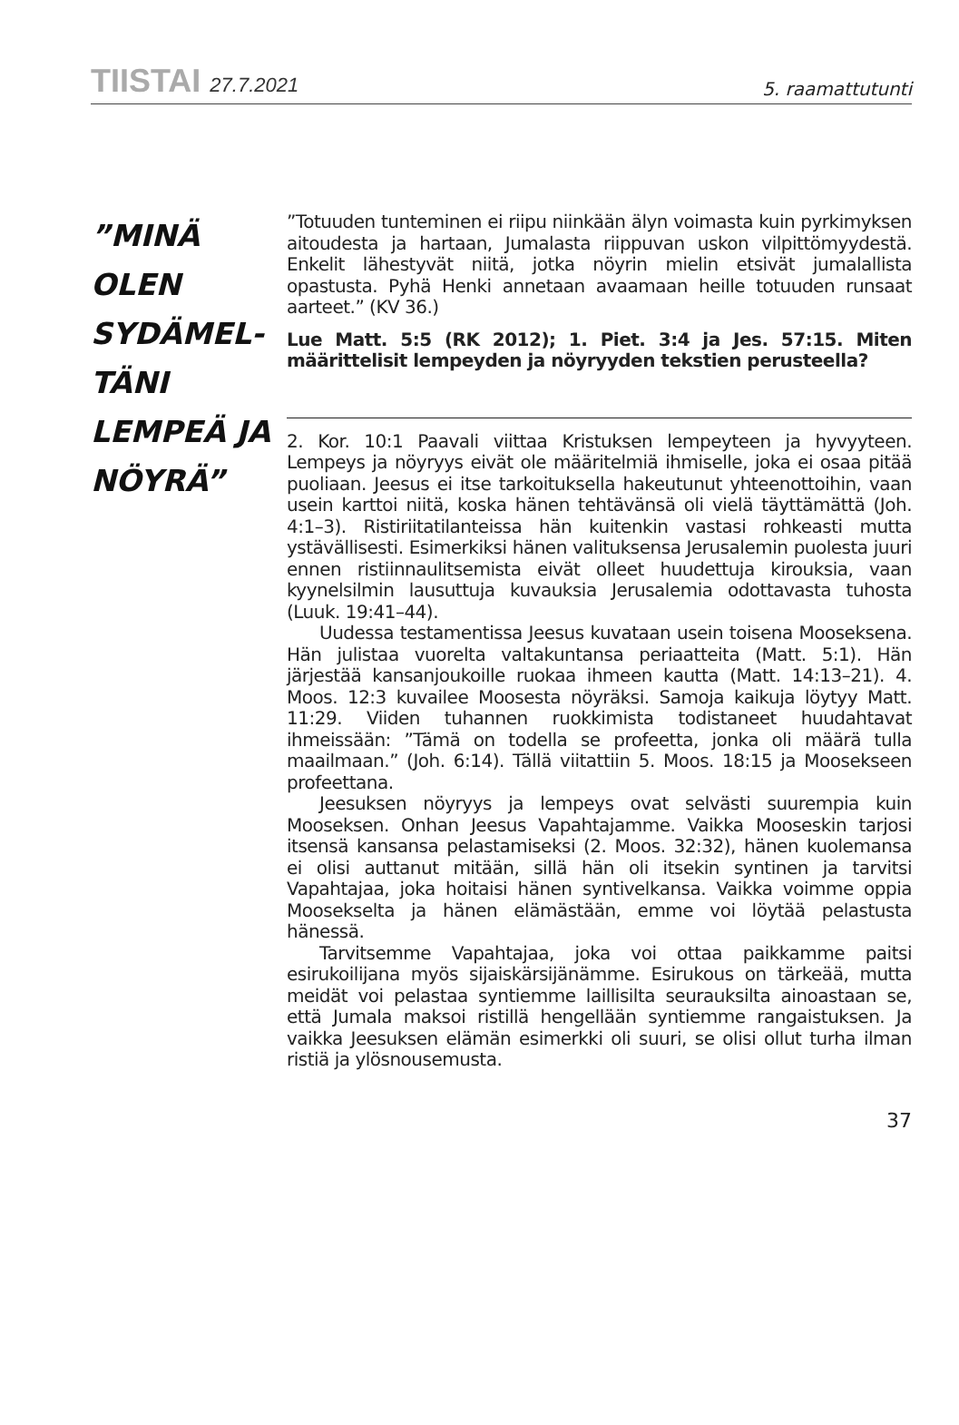TIISTAI 27.7.2021
5. raamattutunti
”MINÄ OLEN SYDÄMEL-
TÄNI
LEMPEÄ JA NÖYRÄ”
”Totuuden tunteminen ei riipu niinkään älyn voimasta kuin pyrkimyksen aitoudesta ja hartaan, Jumalasta riippuvan uskon vilpittömyydestä. Enkelit lähestyvät niitä, jotka nöyrin mielin etsivät jumalallista opastusta. Pyhä Henki annetaan avaamaan heille totuuden runsaat aarteet.” (KV 36.)
Lue Matt. 5:5 (RK 2012); 1. Piet. 3:4 ja Jes. 57:15. Miten määrittelisit lempeyden ja nöyryyden tekstien perusteella?
2. Kor. 10:1 Paavali viittaa Kristuksen lempeyteen ja hyvyyteen. Lempeys ja nöyryys eivät ole määritelmiä ihmiselle, joka ei osaa pitää puoliaan. Jeesus ei itse tarkoituksella hakeutunut yhteenottoihin, vaan usein karttoi niitä, koska hänen tehtävänsä oli vielä täyttämättä (Joh. 4:1–3). Ristiriitatilanteissa hän kuitenkin vastasi rohkeasti mutta ystävällisesti. Esimerkiksi hänen valituksensa Jerusalemin puolesta juuri ennen ristiinnaulitsemista eivät olleet huudettuja kirouksia, vaan kyynelsilmin lausuttuja kuvauksia Jerusalemia odottavasta tuhosta (Luuk. 19:41–44).
Uudessa testamentissa Jeesus kuvataan usein toisena Mooseksena. Hän julistaa vuorelta valtakuntansa periaatteita (Matt. 5:1). Hän järjestää kansanjoukoille ruokaa ihmeen kautta (Matt. 14:13–21). 4. Moos. 12:3 kuvailee Moosesta nöyräksi. Samoja kaikuja löytyy Matt. 11:29. Viiden tuhannen ruokkimista todistaneet huudahtavat ihmeissään: ”Tämä on todella se profeetta, jonka oli määrä tulla maailmaan.” (Joh. 6:14). Tällä viitattiin 5. Moos. 18:15 ja Moosekseen profeettana.
Jeesuksen nöyryys ja lempeys ovat selvästi suurempia kuin Mooseksen. Onhan Jeesus Vapahtajamme. Vaikka Mooseskin tarjosi itsensä kansansa pelastamiseksi (2. Moos. 32:32), hänen kuolemansa ei olisi auttanut mitään, sillä hän oli itsekin syntinen ja tarvitsi Vapahtajaa, joka hoitaisi hänen syntivelkansa. Vaikka voimme oppia Moosekselta ja hänen elämästään, emme voi löytää pelastusta hänessä.
Tarvitsemme Vapahtajaa, joka voi ottaa paikkamme paitsi esirukoilijana myös sijaiskärsijänämme. Esirukous on tärkeää, mutta meidät voi pelastaa syntiemme laillisilta seurauksilta ainoastaan se, että Jumala maksoi ristillä hengellään syntiemme rangaistuksen. Ja vaikka Jeesuksen elämän esimerkki oli suuri, se olisi ollut turha ilman ristiä ja ylösnousemusta.
37